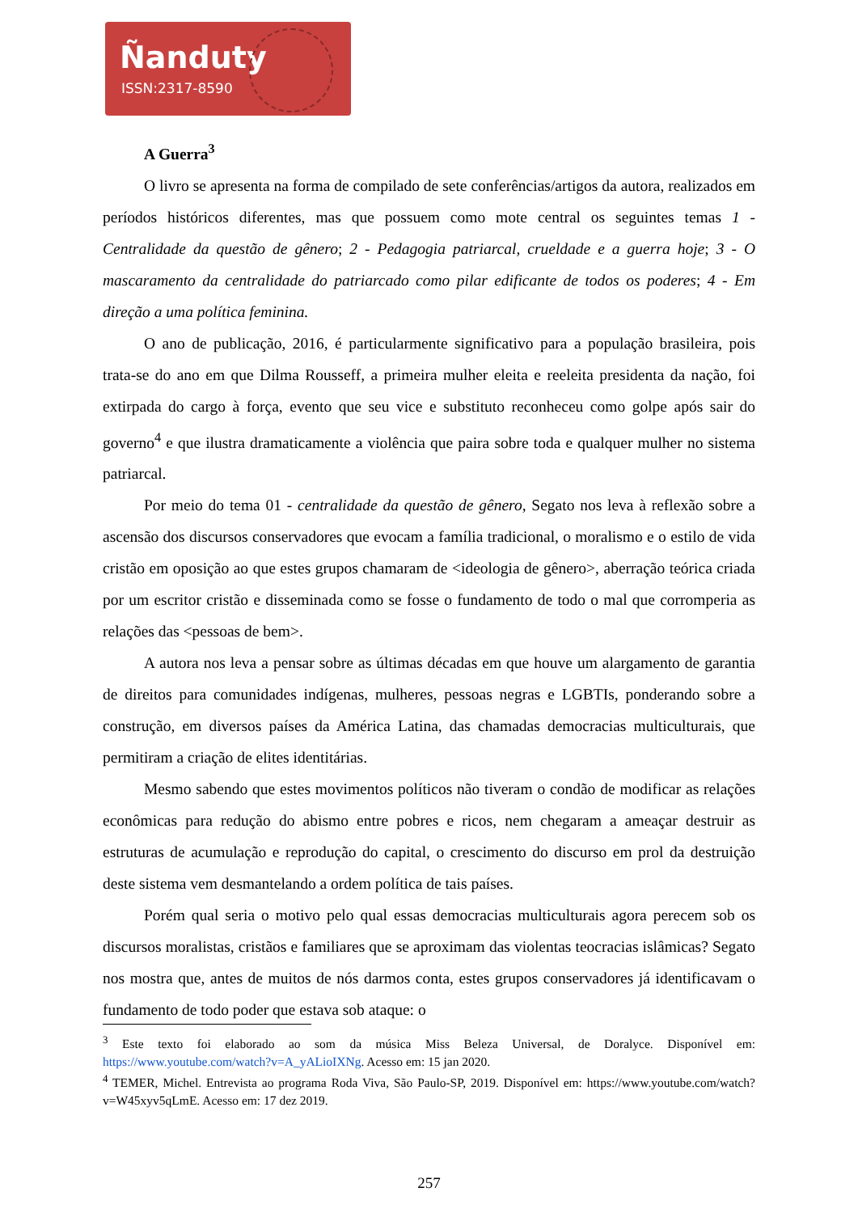Ñanduty
ISSN:2317-8590
A Guerra<sup>3</sup>
O livro se apresenta na forma de compilado de sete conferências/artigos da autora, realizados em períodos históricos diferentes, mas que possuem como mote central os seguintes temas 1 - Centralidade da questão de gênero; 2 - Pedagogia patriarcal, crueldade e a guerra hoje; 3 - O mascaramento da centralidade do patriarcado como pilar edificante de todos os poderes; 4 - Em direção a uma política feminina.
O ano de publicação, 2016, é particularmente significativo para a população brasileira, pois trata-se do ano em que Dilma Rousseff, a primeira mulher eleita e reeleita presidenta da nação, foi extirpada do cargo à força, evento que seu vice e substituto reconheceu como golpe após sair do governo<sup>4</sup> e que ilustra dramaticamente a violência que paira sobre toda e qualquer mulher no sistema patriarcal.
Por meio do tema 01 - centralidade da questão de gênero, Segato nos leva à reflexão sobre a ascensão dos discursos conservadores que evocam a família tradicional, o moralismo e o estilo de vida cristão em oposição ao que estes grupos chamaram de <ideologia de gênero>, aberração teórica criada por um escritor cristão e disseminada como se fosse o fundamento de todo o mal que corromperia as relações das <pessoas de bem>.
A autora nos leva a pensar sobre as últimas décadas em que houve um alargamento de garantia de direitos para comunidades indígenas, mulheres, pessoas negras e LGBTIs, ponderando sobre a construção, em diversos países da América Latina, das chamadas democracias multiculturais, que permitiram a criação de elites identitárias.
Mesmo sabendo que estes movimentos políticos não tiveram o condão de modificar as relações econômicas para redução do abismo entre pobres e ricos, nem chegaram a ameaçar destruir as estruturas de acumulação e reprodução do capital, o crescimento do discurso em prol da destruição deste sistema vem desmantelando a ordem política de tais países.
Porém qual seria o motivo pelo qual essas democracias multiculturais agora perecem sob os discursos moralistas, cristãos e familiares que se aproximam das violentas teocracias islâmicas? Segato nos mostra que, antes de muitos de nós darmos conta, estes grupos conservadores já identificavam o fundamento de todo poder que estava sob ataque: o
<sup>3</sup> Este texto foi elaborado ao som da música Miss Beleza Universal, de Doralyce. Disponível em: https://www.youtube.com/watch?v=A_yALioIXNg. Acesso em: 15 jan 2020.
<sup>4</sup> TEMER, Michel. Entrevista ao programa Roda Viva, São Paulo-SP, 2019. Disponível em: https://www.youtube.com/watch?v=W45xyv5qLmE. Acesso em: 17 dez 2019.
257